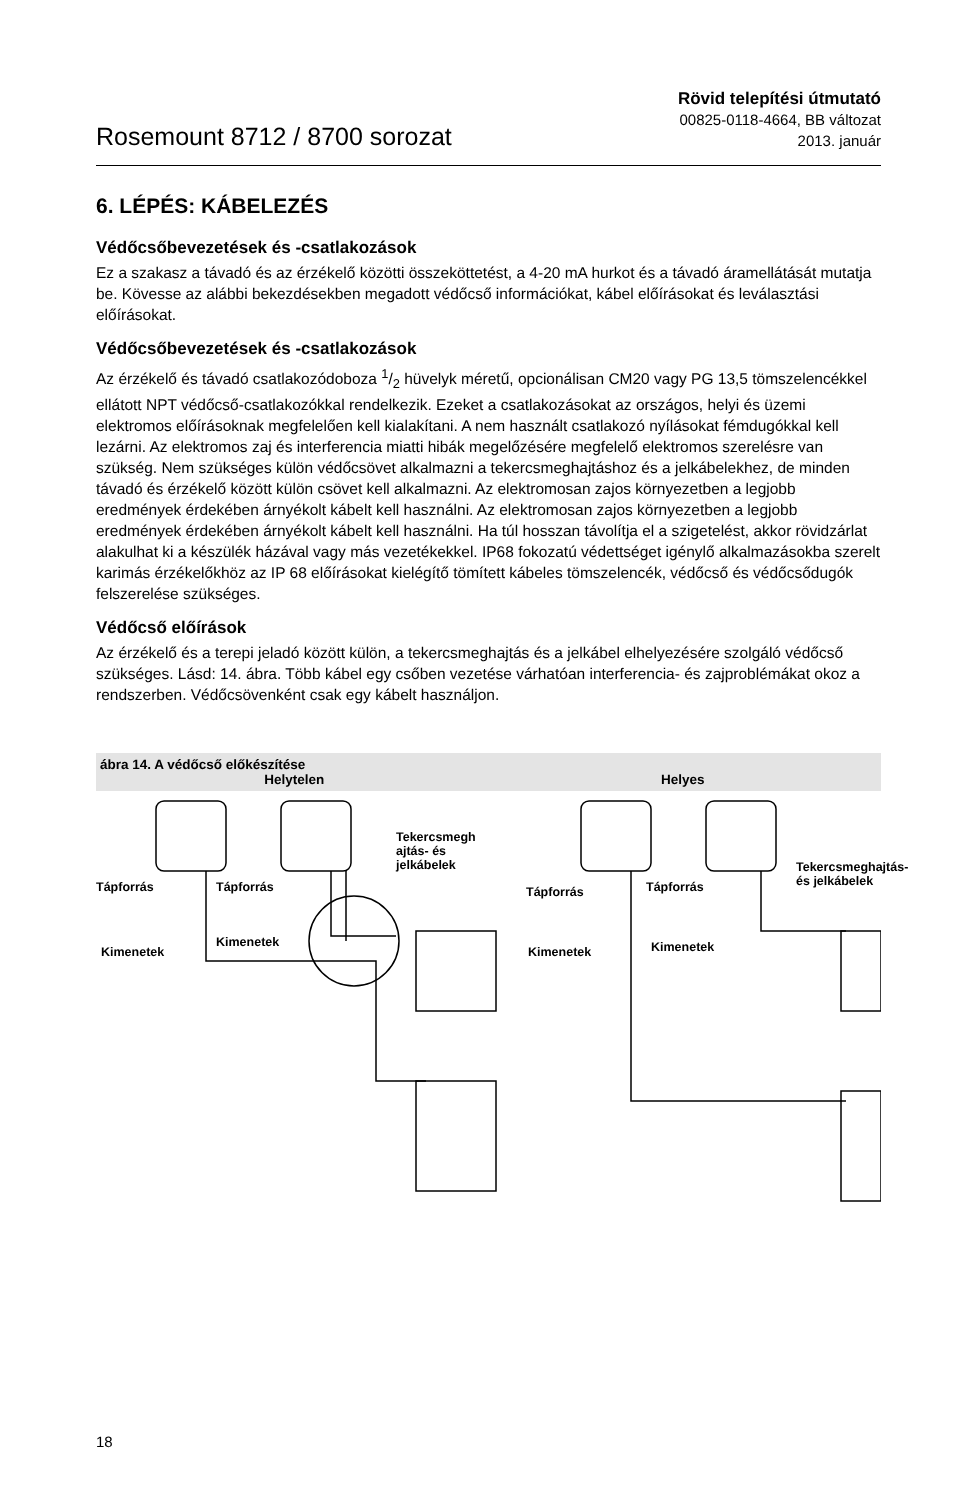Rosemount 8712 / 8700 sorozat
Rövid telepítési útmutató
00825-0118-4664, BB változat
2013. január
6. LÉPÉS: KÁBELEZÉS
Védőcsőbevezetések és -csatlakozások
Ez a szakasz a távadó és az érzékelő közötti összeköttetést, a 4-20 mA hurkot és a távadó áramellátását mutatja be. Kövesse az alábbi bekezdésekben megadott védőcső információkat, kábel előírásokat és leválasztási előírásokat.
Védőcsőbevezetések és -csatlakozások
Az érzékelő és távadó csatlakozódoboza 1/2 hüvelyk méretű, opcionálisan CM20 vagy PG 13,5 tömszelencékkel ellátott NPT védőcső-csatlakozókkal rendelkezik. Ezeket a csatlakozásokat az országos, helyi és üzemi elektromos előírásoknak megfelelően kell kialakítani. A nem használt csatlakozó nyílásokat fémdugókkal kell lezárni. Az elektromos zaj és interferencia miatti hibák megelőzésére megfelelő elektromos szerelésre van szükség. Nem szükséges külön védőcsövet alkalmazni a tekercsmeghajtáshoz és a jelkábelekhez, de minden távadó és érzékelő között külön csövet kell alkalmazni. Az elektromosan zajos környezetben a legjobb eredmények érdekében árnyékolt kábelt kell használni. Az elektromosan zajos környezetben a legjobb eredmények érdekében árnyékolt kábelt kell használni. Ha túl hosszan távolítja el a szigetelést, akkor rövidzárlat alakulhat ki a készülék házával vagy más vezetékekkel. IP68 fokozatú védettséget igénylő alkalmazásokba szerelt karimás érzékelőkhöz az IP 68 előírásokat kielégítő tömített kábeles tömszelencék, védőcső és védőcsődugók felszerelése szükséges.
Védőcső előírások
Az érzékelő és a terepi jeladó között külön, a tekercsmeghajtás és a jelkábel elhelyezésére szolgáló védőcső szükséges. Lásd: 14. ábra. Több kábel egy csőben vezetése várhatóan interferencia- és zajproblémákat okoz a rendszerben. Védőcsövenként csak egy kábelt használjon.
ábra 14. A védőcső előkészítése
Helytelen Helyes
Tápforrás Tápforrás
Tekercsmegh
ajtás- és
jelkábelek
Kimenetek
Kimenetek
Tápforrás Tápforrás
Tekercsmeghajtás-
és jelkábelek
Kimenetek Kimenetek
18